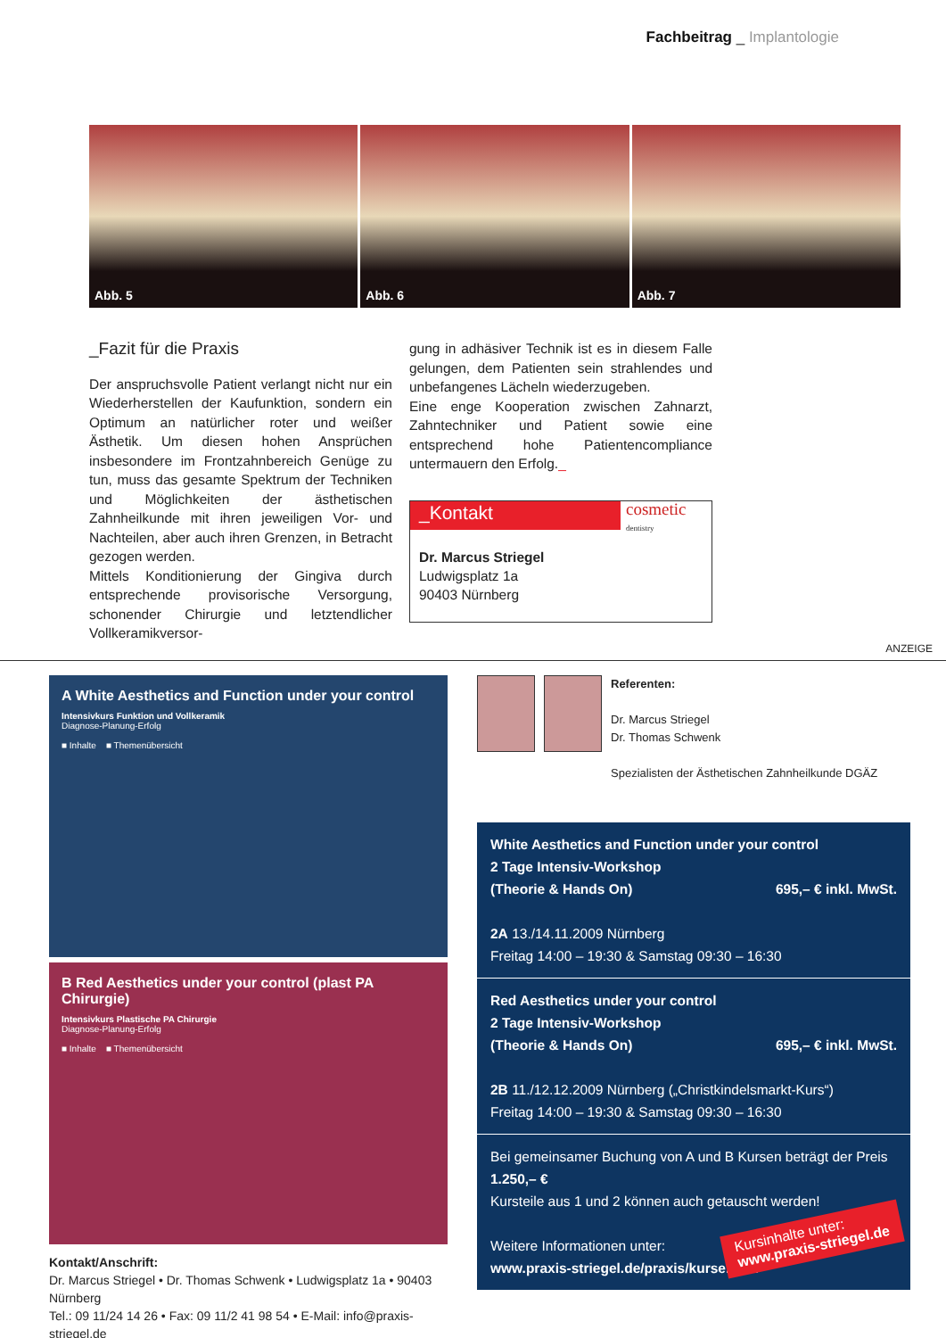Fachbeitrag _ Implantologie
Abb. 5 Abb. 6 Abb. 7
_Fazit für die Praxis
Der anspruchsvolle Patient verlangt nicht nur ein Wiederherstellen der Kaufunktion, sondern ein Optimum an natürlicher roter und weißer Ästhetik. Um diesen hohen Ansprüchen insbesondere im Frontzahnbereich Genüge zu tun, muss das gesamte Spektrum der Techniken und Möglichkeiten der ästhetischen Zahnheilkunde mit ihren jeweiligen Vor- und Nachteilen, aber auch ihren Grenzen, in Betracht gezogen werden.
Mittels Konditionierung der Gingiva durch entsprechende provisorische Versorgung, schonender Chirurgie und letztendlicher Vollkeramikversor-
gung in adhäsiver Technik ist es in diesem Falle gelungen, dem Patienten sein strahlendes und unbefangenes Lächeln wiederzugeben.
Eine enge Kooperation zwischen Zahnarzt, Zahntechniker und Patient sowie eine entsprechend hohe Patientencompliance untermauern den Erfolg._
_Kontakt
cosmetic
dentistry
Dr. Marcus Striegel
Ludwigsplatz 1a
90403 Nürnberg
ANZEIGE
A White Aesthetics and Function under your control
Intensivkurs Funktion und Vollkeramik
Diagnose-Planung-Erfolg
■ Inhalte ■ Themenübersicht
B Red Aesthetics under your control (plast PA Chirurgie)
Intensivkurs Plastische PA Chirurgie
Diagnose-Planung-Erfolg
■ Inhalte ■ Themenübersicht
Kontakt/Anschrift:
Dr. Marcus Striegel • Dr. Thomas Schwenk • Ludwigsplatz 1a • 90403 Nürnberg
Tel.: 09 11/24 14 26 • Fax: 09 11/2 41 98 54 • E-Mail: info@praxis-striegel.de
Referenten:
Dr. Marcus Striegel
Dr. Thomas Schwenk
Spezialisten der Ästhetischen Zahnheilkunde DGÄZ
White Aesthetics and Function under your control
2 Tage Intensiv-Workshop
(Theorie & Hands On) 695,– € inkl. MwSt.
2A 13./14.11.2009 Nürnberg
Freitag 14:00 – 19:30 & Samstag 09:30 – 16:30
Red Aesthetics under your control
2 Tage Intensiv-Workshop
(Theorie & Hands On) 695,– € inkl. MwSt.
2B 11./12.12.2009 Nürnberg („Christkindelsmarkt-Kurs“)
Freitag 14:00 – 19:30 & Samstag 09:30 – 16:30
Bei gemeinsamer Buchung von A und B Kursen beträgt der Preis 1.250,– €
Kursteile aus 1 und 2 können auch getauscht werden!
Weitere Informationen unter:
www.praxis-striegel.de/praxis/kurse.html
Kursinhalte unter:
www.praxis-striegel.de